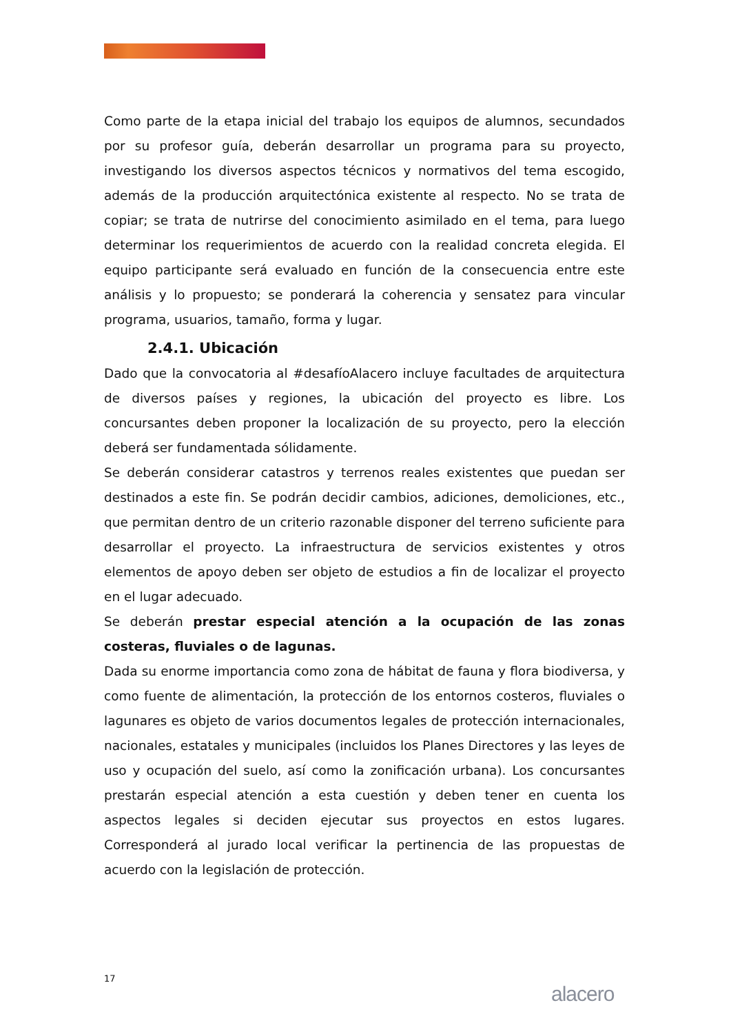Como parte de la etapa inicial del trabajo los equipos de alumnos, secundados por su profesor guía, deberán desarrollar un programa para su proyecto, investigando los diversos aspectos técnicos y normativos del tema escogido, además de la producción arquitectónica existente al respecto. No se trata de copiar; se trata de nutrirse del conocimiento asimilado en el tema, para luego determinar los requerimientos de acuerdo con la realidad concreta elegida. El equipo participante será evaluado en función de la consecuencia entre este análisis y lo propuesto; se ponderará la coherencia y sensatez para vincular programa, usuarios, tamaño, forma y lugar.
2.4.1. Ubicación
Dado que la convocatoria al #desafíoAlacero incluye facultades de arquitectura de diversos países y regiones, la ubicación del proyecto es libre. Los concursantes deben proponer la localización de su proyecto, pero la elección deberá ser fundamentada sólidamente.
Se deberán considerar catastros y terrenos reales existentes que puedan ser destinados a este fin. Se podrán decidir cambios, adiciones, demoliciones, etc., que permitan dentro de un criterio razonable disponer del terreno suficiente para desarrollar el proyecto. La infraestructura de servicios existentes y otros elementos de apoyo deben ser objeto de estudios a fin de localizar el proyecto en el lugar adecuado.
Se deberán prestar especial atención a la ocupación de las zonas costeras, fluviales o de lagunas.
Dada su enorme importancia como zona de hábitat de fauna y flora biodiversa, y como fuente de alimentación, la protección de los entornos costeros, fluviales o lagunares es objeto de varios documentos legales de protección internacionales, nacionales, estatales y municipales (incluidos los Planes Directores y las leyes de uso y ocupación del suelo, así como la zonificación urbana). Los concursantes prestarán especial atención a esta cuestión y deben tener en cuenta los aspectos legales si deciden ejecutar sus proyectos en estos lugares. Corresponderá al jurado local verificar la pertinencia de las propuestas de acuerdo con la legislación de protección.
17
alacero